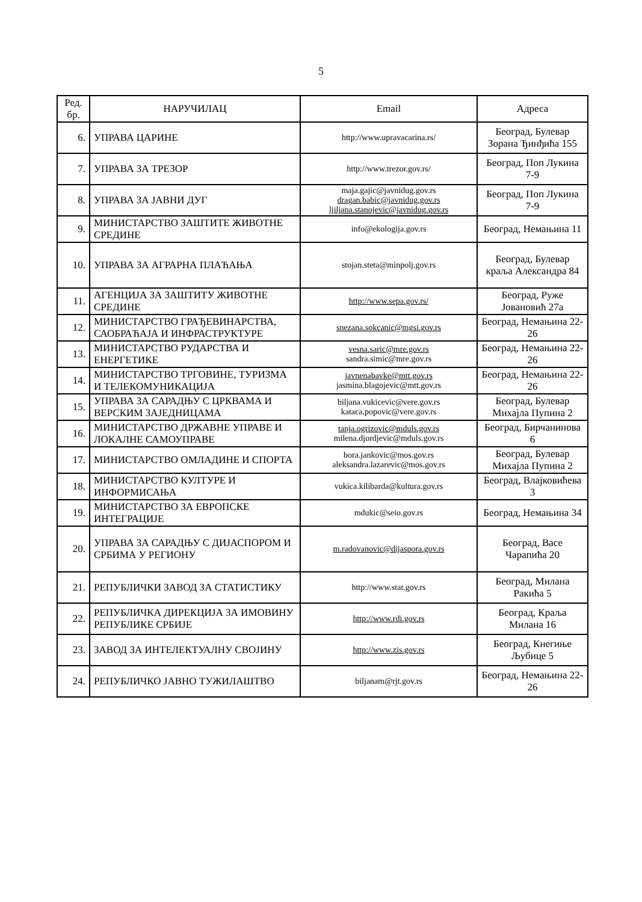5
| Ред. бр. | НАРУЧИЛАЦ | Email | Адреса |
| --- | --- | --- | --- |
| 6. | УПРАВА ЦАРИНЕ | http://www.upravacarina.rs/ | Београд, Булевар Зорана Ђинђића 155 |
| 7. | УПРАВА ЗА ТРЕЗОР | http://www.trezor.gov.rs/ | Београд, Поп Лукина 7-9 |
| 8. | УПРАВА ЗА ЈАВНИ ДУГ | maja.gajic@javnidug.gov.rs dragan.babic@javnidug.gov.rs ljiljana.stanojevic@javnidug.gov.rs | Београд, Поп Лукина 7-9 |
| 9. | МИНИСТАРСТВО ЗАШТИТЕ ЖИВОТНЕ СРЕДИНЕ | info@ekologija.gov.rs | Београд, Немањина 11 |
| 10. | УПРАВА ЗА АГРАРНА ПЛАЋАЊА | stojan.steta@minpolj.gov.rs | Београд, Булевар краља Александра 84 |
| 11. | АГЕНЦИЈА ЗА ЗАШТИТУ ЖИВОТНЕ СРЕДИНЕ | http://www.sepa.gov.rs/ | Београд, Руже Јовановић 27а |
| 12. | МИНИСТАРСТВО ГРАЂЕВИНАРСТВА, САОБРАЋАЈА И ИНФРАСТРУКТУРЕ | snezana.sokcanic@mgsi.gov.rs | Београд, Немањина 22-26 |
| 13. | МИНИСТАРСТВО РУДАРСТВА И ЕНЕРГЕТИКЕ | vesna.saric@mre.gov.rs sandra.simic@mre.gov.rs | Београд, Немањина 22-26 |
| 14. | МИНИСТАРСТВО ТРГОВИНЕ, ТУРИЗМА И ТЕЛЕКОМУНИКАЦИЈА | javnenabavke@mtt.gov.rs jasmina.blagojevic@mtt.gov.rs | Београд, Немањина 22-26 |
| 15. | УПРАВА ЗА САРАДЊУ С ЦРКВАМА И ВЕРСКИМ ЗАЈЕДНИЦАМА | biljana.vukicevic@vere.gov.rs kataca.popovic@vere.gov.rs | Београд, Булевар Михајла Пупина 2 |
| 16. | МИНИСТАРСТВО ДРЖАВНЕ УПРАВЕ И ЛОКАЛНЕ САМОУПРАВЕ | tanja.ogrizovic@mduls.gov.rs milena.djordjevic@mduls.gov.rs | Београд, Бирчанинова 6 |
| 17. | МИНИСТАРСТВО ОМЛАДИНЕ И СПОРТА | bora.jankovic@mos.gov.rs aleksandra.lazarevic@mos.gov.rs | Београд, Булевар Михајла Пупина 2 |
| 18. | МИНИСТАРСТВО КУЛТУРЕ И ИНФОРМИСАЊА | vukica.kilibarda@kultura.gov.rs | Београд, Влајковићева 3 |
| 19. | МИНИСТАРСТВО ЗА ЕВРОПСКЕ ИНТЕГРАЦИЈЕ | mdukic@seio.gov.rs | Београд, Немањина 34 |
| 20. | УПРАВА ЗА САРАДЊУ С ДИЈАСПОРОМ И СРБИМА У РЕГИОНУ | m.radovanovic@dijaspora.gov.rs | Београд, Васе Чарапића 20 |
| 21. | РЕПУБЛИЧКИ ЗАВОД ЗА СТАТИСТИКУ | http://www.stat.gov.rs | Београд, Милана Ракића 5 |
| 22. | РЕПУБЛИЧКА ДИРЕКЦИЈА ЗА ИМОВИНУ РЕПУБЛИКЕ СРБИЈЕ | http://www.rdi.gov.rs | Београд, Краља Милана 16 |
| 23. | ЗАВОД ЗА ИНТЕЛЕКТУАЛНУ СВОЈИНУ | http://www.zis.gov.rs | Београд, Кнегиње Љубице 5 |
| 24. | РЕПУБЛИЧКО ЈАВНО ТУЖИЛАШТВО | biljanam@rjt.gov.rs | Београд, Немањина 22-26 |